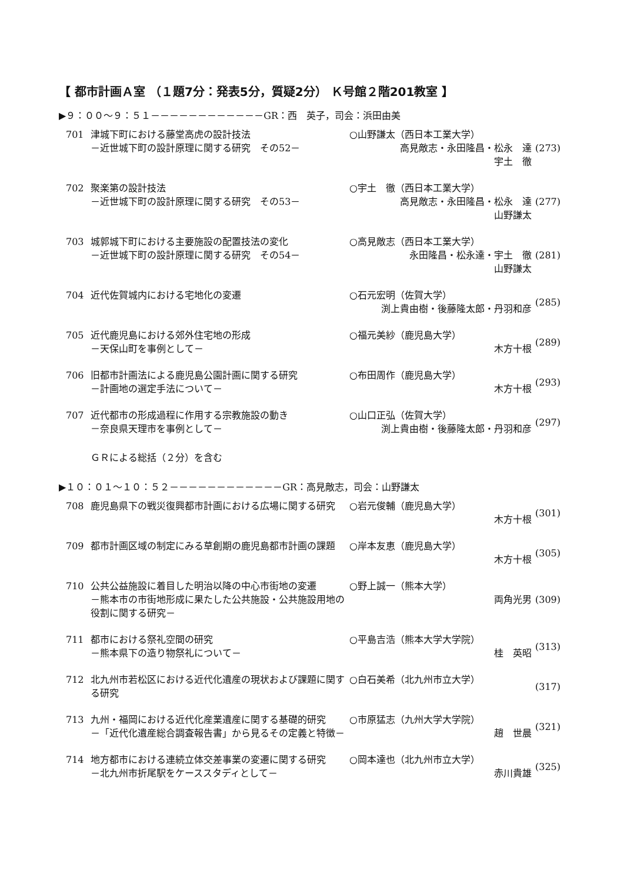【 都市計画Ａ室 （１題7分：発表5分，質疑2分） Ｋ号館２階201教室 】
▶９：００～９：５１－－－－－－－－－－－－GR：西　英子，司会：浜田由美
| 701 | 津城下町における藤堂高虎の設計技法 －近世城下町の設計原理に関する研究 その52－ | ○山野謙太（西日本工業大学） 高見敵志・永田隆昌・松永 達 宇土 徹 | (273) |
| 702 | 聚楽第の設計技法 －近世城下町の設計原理に関する研究 その53－ | ○宇土 徹（西日本工業大学） 高見敵志・永田隆昌・松永 達 山野謙太 | (277) |
| 703 | 城郭城下町における主要施設の配置技法の変化 －近世城下町の設計原理に関する研究 その54－ | ○高見敵志（西日本工業大学） 永田隆昌・松永達・宇土 徹 山野謙太 | (281) |
| 704 | 近代佐賀城内における宅地化の変遷 | ○石元宏明（佐賀大学） 渕上貴由樹・後藤隆太郎・丹羽和彦 | (285) |
| 705 | 近代鹿児島における郊外住宅地の形成 －天保山町を事例として－ | ○福元美紗（鹿児島大学） 木方十根 | (289) |
| 706 | 旧都市計画法による鹿児島公園計画に関する研究 －計画地の選定手法について－ | ○布田周作（鹿児島大学） 木方十根 | (293) |
| 707 | 近代都市の形成過程に作用する宗教施設の動き －奈良県天理市を事例として－ | ○山口正弘（佐賀大学） 渕上貴由樹・後藤隆太郎・丹羽和彦 | (297) |
ＧＲによる総括（２分）を含む
▶１０：０１～１０：５２－－－－－－－－－－－－GR：高見敵志，司会：山野謙太
| 708 | 鹿児島県下の戦災復興都市計画における広場に関する研究 | ○岩元俊輔（鹿児島大学） 木方十根 | (301) |
| 709 | 都市計画区域の制定にみる草創期の鹿児島都市計画の課題 | ○岸本友恵（鹿児島大学） 木方十根 | (305) |
| 710 | 公共公益施設に着目した明治以降の中心市街地の変遷 －熊本市の市街地形成に果たした公共施設・公共施設用地の役割に関する研究－ | ○野上誠一（熊本大学） 両角光男 | (309) |
| 711 | 都市における祭礼空間の研究 －熊本県下の造り物祭礼について－ | ○平島吉浩（熊本大学大学院） 桂 英昭 | (313) |
| 712 | 北九州市若松区における近代化遺産の現状および課題に関する研究 | ○白石美希（北九州市立大学） | (317) |
| 713 | 九州・福岡における近代化産業遺産に関する基礎的研究 －「近代化遺産総合調査報告書」から見るその定義と特徴－ | ○市原猛志（九州大学大学院） 趙 世晨 | (321) |
| 714 | 地方都市における連続立体交差事業の変遷に関する研究 －北九州市折尾駅をケーススタディとして－ | ○岡本達也（北九州市立大学） 赤川貴雄 | (325) |